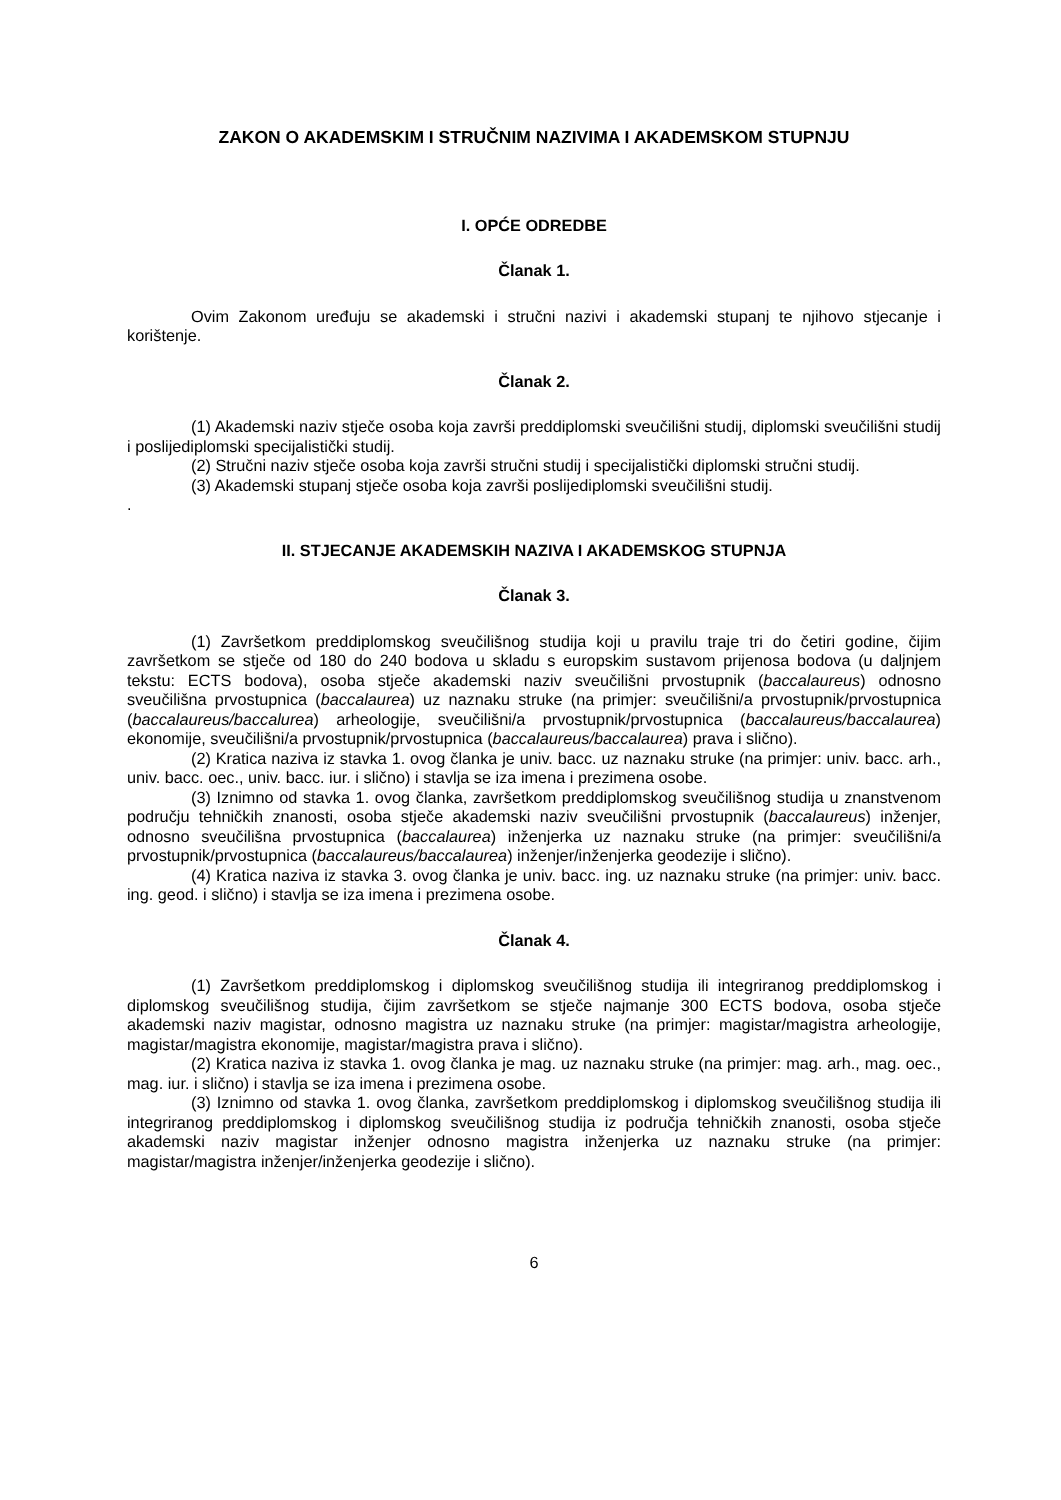ZAKON O AKADEMSKIM I STRUČNIM NAZIVIMA I AKADEMSKOM STUPNJU
I. OPĆE ODREDBE
Članak 1.
Ovim Zakonom uređuju se akademski i stručni nazivi i akademski stupanj te njihovo stjecanje i korištenje.
Članak 2.
(1) Akademski naziv stječe osoba koja završi preddiplomski sveučilišni studij, diplomski sveučilišni studij i poslijediplomski specijalistički studij.
(2) Stručni naziv stječe osoba koja završi stručni studij i specijalistički diplomski stručni studij.
(3) Akademski stupanj stječe osoba koja završi poslijediplomski sveučilišni studij.
.
II. STJECANJE AKADEMSKIH NAZIVA I AKADEMSKOG STUPNJA
Članak 3.
(1) Završetkom preddiplomskog sveučilišnog studija koji u pravilu traje tri do četiri godine, čijim završetkom se stječe od 180 do 240 bodova u skladu s europskim sustavom prijenosa bodova (u daljnjem tekstu: ECTS bodova), osoba stječe akademski naziv sveučilišni prvostupnik (baccalaureus) odnosno sveučilišna prvostupnica (baccalaurea) uz naznaku struke (na primjer: sveučilišni/a prvostupnik/prvostupnica (baccalaureus/baccalurea) arheologije, sveučilišni/a prvostupnik/prvostupnica (baccalaureus/baccalaurea) ekonomije, sveučilišni/a prvostupnik/prvostupnica (baccalaureus/baccalaurea) prava i slično).
(2) Kratica naziva iz stavka 1. ovog članka je univ. bacc. uz naznaku struke (na primjer: univ. bacc. arh., univ. bacc. oec., univ. bacc. iur. i slično) i stavlja se iza imena i prezimena osobe.
(3) Iznimno od stavka 1. ovog članka, završetkom preddiplomskog sveučilišnog studija u znanstvenom području tehničkih znanosti, osoba stječe akademski naziv sveučilišni prvostupnik (baccalaureus) inženjer, odnosno sveučilišna prvostupnica (baccalaurea) inženjerka uz naznaku struke (na primjer: sveučilišni/a prvostupnik/prvostupnica (baccalaureus/baccalaurea) inženjer/inženjerka geodezije i slično).
(4) Kratica naziva iz stavka 3. ovog članka je univ. bacc. ing. uz naznaku struke (na primjer: univ. bacc. ing. geod. i slično) i stavlja se iza imena i prezimena osobe.
Članak 4.
(1) Završetkom preddiplomskog i diplomskog sveučilišnog studija ili integriranog preddiplomskog i diplomskog sveučilišnog studija, čijim završetkom se stječe najmanje 300 ECTS bodova, osoba stječe akademski naziv magistar, odnosno magistra uz naznaku struke (na primjer: magistar/magistra arheologije, magistar/magistra ekonomije, magistar/magistra prava i slično).
(2) Kratica naziva iz stavka 1. ovog članka je mag. uz naznaku struke (na primjer: mag. arh., mag. oec., mag. iur. i slično) i stavlja se iza imena i prezimena osobe.
(3) Iznimno od stavka 1. ovog članka, završetkom preddiplomskog i diplomskog sveučilišnog studija ili integriranog preddiplomskog i diplomskog sveučilišnog studija iz područja tehničkih znanosti, osoba stječe akademski naziv magistar inženjer odnosno magistra inženjerka uz naznaku struke (na primjer: magistar/magistra inženjer/inženjerka geodezije i slično).
6